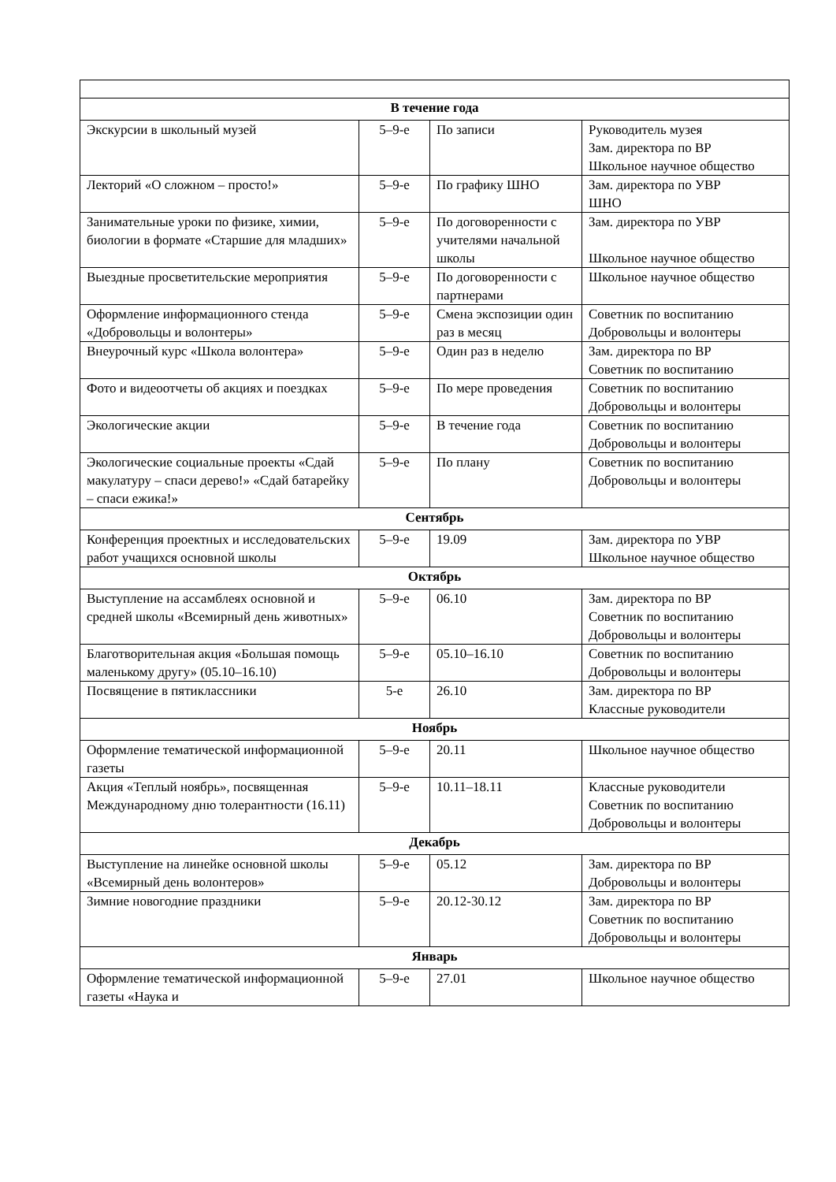| В течение года | | | |
| Экскурсии в школьный музей | 5–9-е | По записи | Руководитель музея Зам. директора по ВР Школьное научное общество |
| Лекторий «О сложном – просто!» | 5–9-е | По графику ШНО | Зам. директора по УВР ШНО |
| Занимательные уроки по физике, химии, биологии в формате «Старшие для младших» | 5–9-е | По договоренности с учителями начальной школы | Зам. директора по УВР Школьное научное общество |
| Выездные просветительские мероприятия | 5–9-е | По договоренности с партнерами | Школьное научное общество |
| Оформление информационного стенда «Добровольцы и волонтеры» | 5–9-е | Смена экспозиции один раз в месяц | Советник по воспитанию Добровольцы и волонтеры |
| Внеурочный курс «Школа волонтера» | 5–9-е | Один раз в неделю | Зам. директора по ВР Советник по воспитанию |
| Фото и видеоотчеты об акциях и поездках | 5–9-е | По мере проведения | Советник по воспитанию Добровольцы и волонтеры |
| Экологические акции | 5–9-е | В течение года | Советник по воспитанию Добровольцы и волонтеры |
| Экологические социальные проекты «Сдай макулатуру – спаси дерево!» «Сдай батарейку – спаси ежика!» | 5–9-е | По плану | Советник по воспитанию Добровольцы и волонтеры |
| Сентябрь | | | |
| Конференция проектных и исследовательских работ учащихся основной школы | 5–9-е | 19.09 | Зам. директора по УВР Школьное научное общество |
| Октябрь | | | |
| Выступление на ассамблеях основной и средней школы «Всемирный день животных» | 5–9-е | 06.10 | Зам. директора по ВР Советник по воспитанию Добровольцы и волонтеры |
| Благотворительная акция «Большая помощь маленькому другу» (05.10–16.10) | 5–9-е | 05.10–16.10 | Советник по воспитанию Добровольцы и волонтеры |
| Посвящение в пятиклассники | 5-е | 26.10 | Зам. директора по ВР Классные руководители |
| Ноябрь | | | |
| Оформление тематической информационной газеты | 5–9-е | 20.11 | Школьное научное общество |
| Акция «Теплый ноябрь», посвященная Международному дню толерантности (16.11) | 5–9-е | 10.11–18.11 | Классные руководители Советник по воспитанию Добровольцы и волонтеры |
| Декабрь | | | |
| Выступление на линейке основной школы «Всемирный день волонтеров» | 5–9-е | 05.12 | Зам. директора по ВР Добровольцы и волонтеры |
| Зимние новогодние праздники | 5–9-е | 20.12-30.12 | Зам. директора по ВР Советник по воспитанию Добровольцы и волонтеры |
| Январь | | | |
| Оформление тематической информационной газеты «Наука и | 5–9-е | 27.01 | Школьное научное общество |